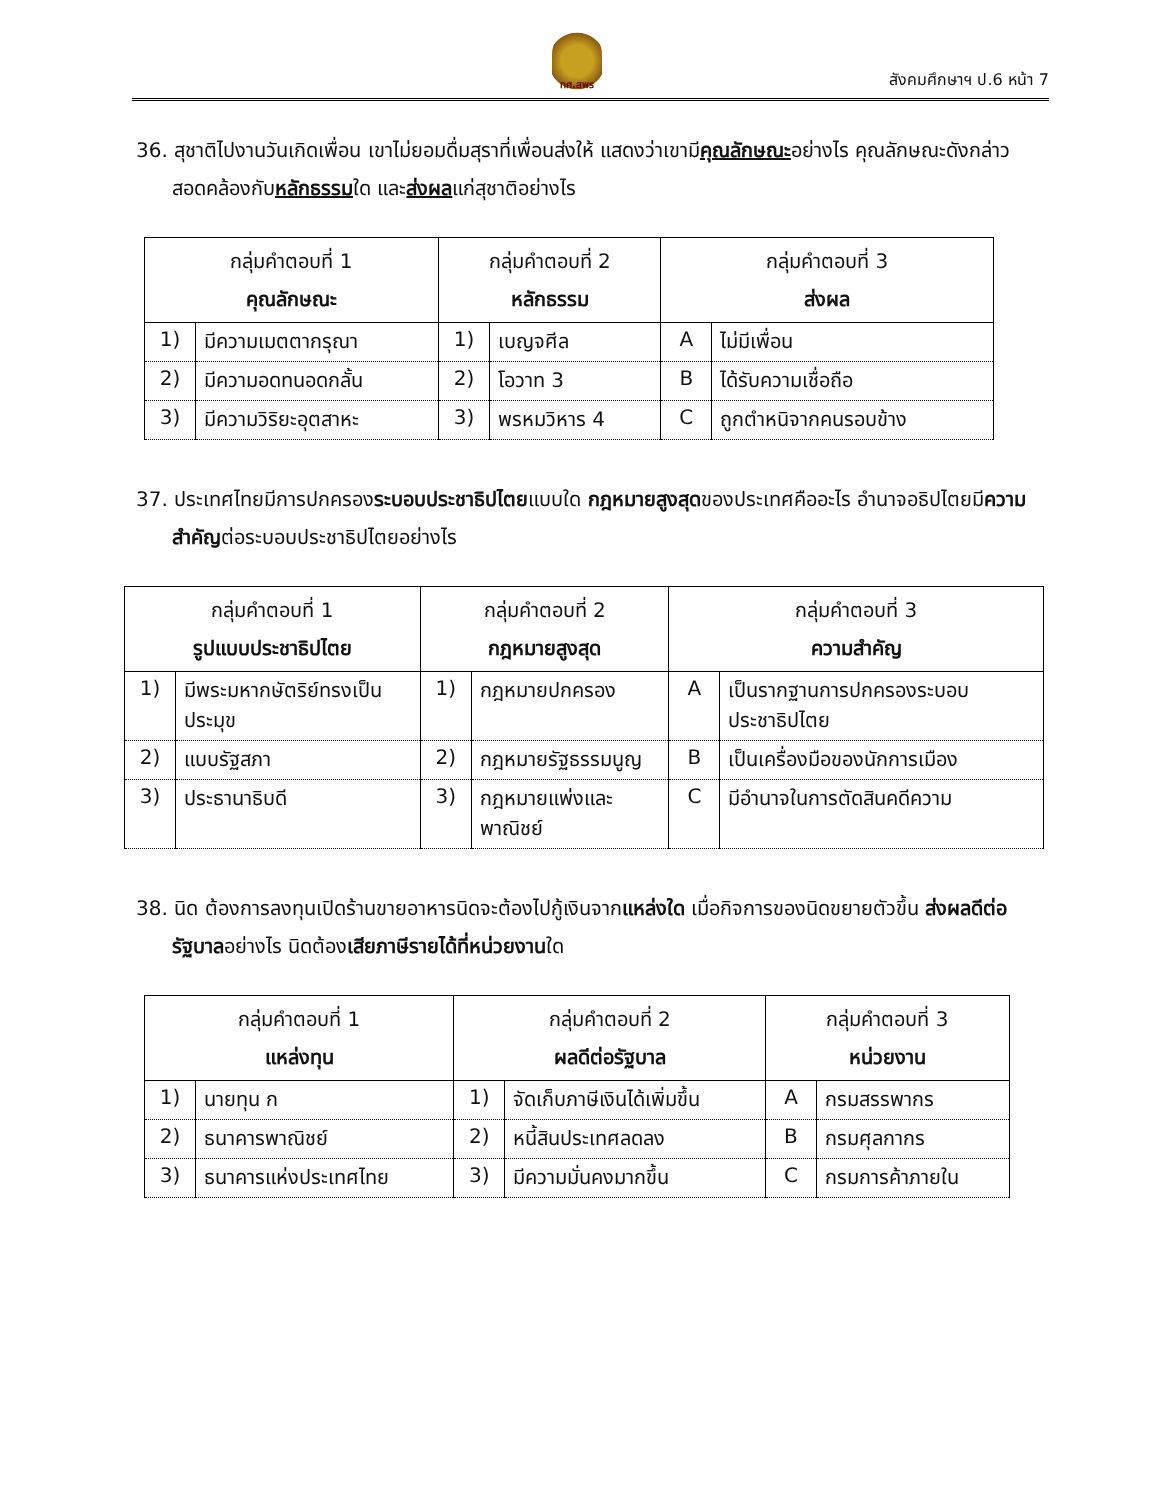ทศ.สพร
สังคมศึกษาฯ ป.6 หน้า 7
36. สุชาติไปงานวันเกิดเพื่อน เขาไม่ยอมดื่มสุราที่เพื่อนส่งให้ แสดงว่าเขามีคุณลักษณะอย่างไร คุณลักษณะดังกล่าวสอดคล้องกับหลักธรรมใด และส่งผลแก่สุชาติอย่างไร
| กลุ่มคำตอบที่ 1 คุณลักษณะ | | กลุ่มคำตอบที่ 2 หลักธรรม | | กลุ่มคำตอบที่ 3 ส่งผล | |
| --- | --- | --- | --- | --- | --- |
| 1) | มีความเมตตากรุณา | 1) | เบญจศีล | A | ไม่มีเพื่อน |
| 2) | มีความอดทนอดกลั้น | 2) | โอวาท 3 | B | ได้รับความเชื่อถือ |
| 3) | มีความวิริยะอุตสาหะ | 3) | พรหมวิหาร 4 | C | ถูกตำหนิจากคนรอบข้าง |
37. ประเทศไทยมีการปกครองระบอบประชาธิปไตยแบบใด กฎหมายสูงสุดของประเทศคืออะไร อำนาจอธิปไตยมีความสำคัญต่อระบอบประชาธิปไตยอย่างไร
| กลุ่มคำตอบที่ 1 รูปแบบประชาธิปไตย | | กลุ่มคำตอบที่ 2 กฎหมายสูงสุด | | กลุ่มคำตอบที่ 3 ความสำคัญ | |
| --- | --- | --- | --- | --- | --- |
| 1) | มีพระมหากษัตริย์ทรงเป็นประมุข | 1) | กฎหมายปกครอง | A | เป็นรากฐานการปกครองระบอบประชาธิปไตย |
| 2) | แบบรัฐสภา | 2) | กฎหมายรัฐธรรมนูญ | B | เป็นเครื่องมือของนักการเมือง |
| 3) | ประธานาธิบดี | 3) | กฎหมายแพ่งและพาณิชย์ | C | มีอำนาจในการตัดสินคดีความ |
38. นิด ต้องการลงทุนเปิดร้านขายอาหารนิดจะต้องไปกู้เงินจากแหล่งใด เมื่อกิจการของนิดขยายตัวขึ้น ส่งผลดีต่อรัฐบาลอย่างไร นิดต้องเสียภาษีรายได้ที่หน่วยงานใด
| กลุ่มคำตอบที่ 1 แหล่งทุน | | กลุ่มคำตอบที่ 2 ผลดีต่อรัฐบาล | | กลุ่มคำตอบที่ 3 หน่วยงาน | |
| --- | --- | --- | --- | --- | --- |
| 1) | นายทุน ก | 1) | จัดเก็บภาษีเงินได้เพิ่มขึ้น | A | กรมสรรพากร |
| 2) | ธนาคารพาณิชย์ | 2) | หนี้สินประเทศลดลง | B | กรมศุลกากร |
| 3) | ธนาคารแห่งประเทศไทย | 3) | มีความมั่นคงมากขึ้น | C | กรมการค้าภายใน |